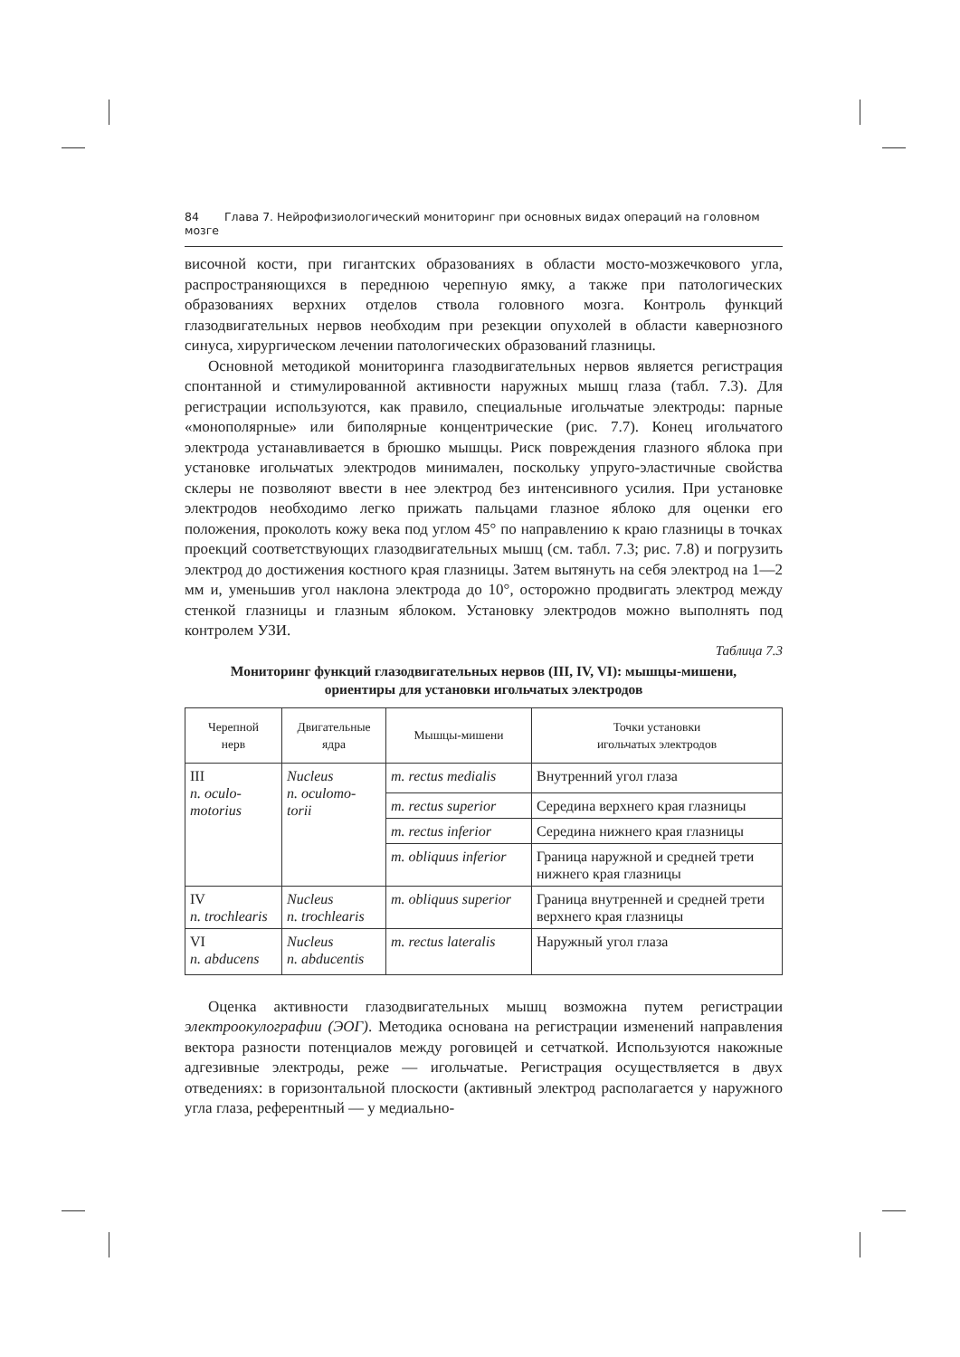84 Глава 7. Нейрофизиологический мониторинг при основных видах операций на головном мозге
височной кости, при гигантских образованиях в области мосто-мозжечкового угла, распространяющихся в переднюю черепную ямку, а также при патологических образованиях верхних отделов ствола головного мозга. Контроль функций глазодвигательных нервов необходим при резекции опухолей в области кавернозного синуса, хирургическом лечении патологических образований глазницы.
Основной методикой мониторинга глазодвигательных нервов является регистрация спонтанной и стимулированной активности наружных мышц глаза (табл. 7.3). Для регистрации используются, как правило, специальные игольчатые электроды: парные «монополярные» или биполярные концентрические (рис. 7.7). Конец игольчатого электрода устанавливается в брюшко мышцы. Риск повреждения глазного яблока при установке игольчатых электродов минимален, поскольку упруго-эластичные свойства склеры не позволяют ввести в нее электрод без интенсивного усилия. При установке электродов необходимо легко прижать пальцами глазное яблоко для оценки его положения, проколоть кожу века под углом 45° по направлению к краю глазницы в точках проекций соответствующих глазодвигательных мышц (см. табл. 7.3; рис. 7.8) и погрузить электрод до достижения костного края глазницы. Затем вытянуть на себя электрод на 1—2 мм и, уменьшив угол наклона электрода до 10°, осторожно продвигать электрод между стенкой глазницы и глазным яблоком. Установку электродов можно выполнять под контролем УЗИ.
Таблица 7.3
Мониторинг функций глазодвигательных нервов (III, IV, VI): мышцы-мишени,
ориентиры для установки игольчатых электродов
| Черепной нерв | Двигательные ядра | Мышцы-мишени | Точки установки игольчатых электродов |
| --- | --- | --- | --- |
| III n. oculo- motorius | Nucleus n. oculomo- torii | m. rectus medialis | Внутренний угол глаза |
| | | m. rectus superior | Середина верхнего края глазницы |
| | | m. rectus inferior | Середина нижнего края глазницы |
| | | m. obliquus inferior | Граница наружной и средней трети нижнего края глазницы |
| IV n. trochlearis | Nucleus n. trochlearis | m. obliquus superior | Граница внутренней и средней трети верхнего края глазницы |
| VI n. abducens | Nucleus n. abducentis | m. rectus lateralis | Наружный угол глаза |
Оценка активности глазодвигательных мышц возможна путем регистрации электроокулографии (ЭОГ). Методика основана на регистрации изменений направления вектора разности потенциалов между роговицей и сетчаткой. Используются накожные адгезивные электроды, реже — игольчатые. Регистрация осуществляется в двух отведениях: в горизонтальной плоскости (активный электрод располагается у наружного угла глаза, референтный — у медиально-